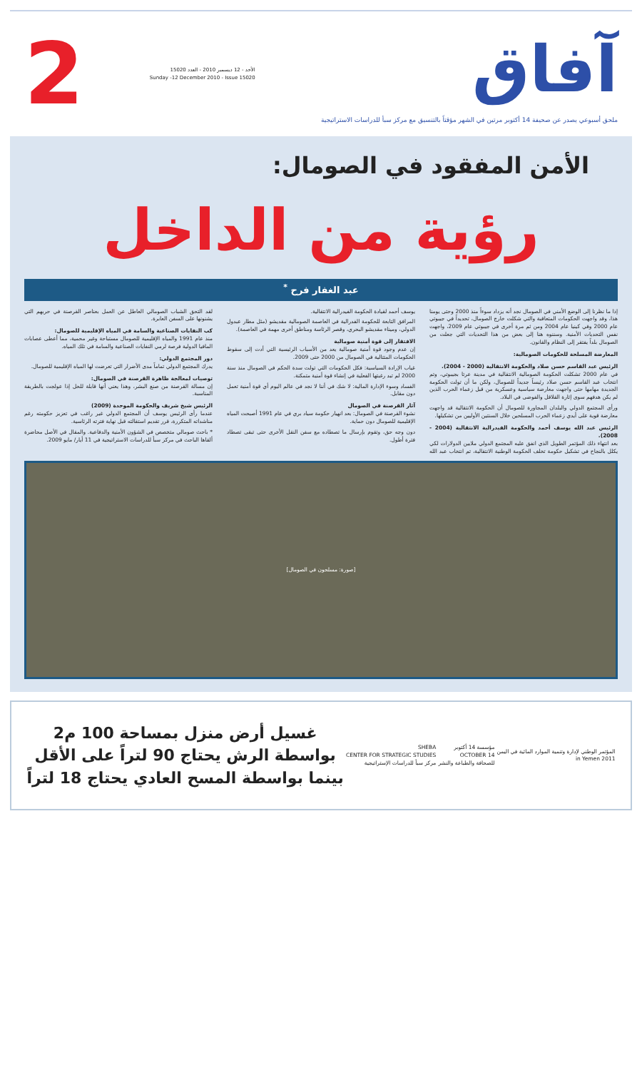آفاق
ملحق أسبوعي يصدر عن صحيفة 14 أكتوبر مرتين في الشهر مؤقتاً بالتنسيق مع مركز سبأ للدراسات الاستراتيجية
الأحد - 12 ديسمبر 2010 - العدد 15020
Sunday -12 December 2010 - Issue 15020
2
الأمن المفقود في الصومال:
رؤية من الداخل
عبد الغفار فرح <sup>*</sup>
إذا ما نظرنا إلى الوضع الأمني في الصومال نجد أنه يزداد سوءاً منذ 2000 وحتى يومنا هذا، وقد واجهت الحكومات المتعاقبة والتي شكلت خارج الصومال، تحديداً في جيبوتي عام 2000 وفي كينيا عام 2004 ومن ثم مرة أخرى في جيبوتي عام 2009، واجهت نفس التحديات الأمنية. وسننوه هنا إلى بعض من هذا التحديات التي جعلت من الصومال بلداً يفتقر إلى النظام والقانون.
المعارضة المسلحة للحكومات الصومالية:
الرئيس عبد القاسم حسن صلاد والحكومة الانتقالية (2000 - 2004).
في عام 2000 تشكلت الحكومة الصومالية الانتقالية في مدينة عرتا بجيبوتي، وتم انتخاب عبد القاسم حسن صلاد رئيساً جديداً للصومال، ولكن ما أن تولت الحكومة الجديدة مهامها حتى واجهت معارضة سياسية وعسكرية من قبل زعماء الحرب الذين لم يكن هدفهم سوى إثارة القلاقل والفوضى في البلاد.
ورأى المجتمع الدولي والبلدان المجاورة للصومال أن الحكومة الانتقالية قد واجهت معارضة قوية على أيدي زعماء الحرب المسلحين خلال السنتين الأوليين من تشكيلها.
الرئيس عبد الله يوسف أحمد والحكومة الفيدرالية الانتقالية (2004 - 2008).
بعد انتهاء ذلك المؤتمر الطويل الذي انفق عليه المجتمع الدولي ملايين الدولارات لكي يكلل بالنجاح في تشكيل حكومة تخلف الحكومة الوطنية الانتقالية، تم انتخاب عبد الله يوسف أحمد لقيادة الحكومة الفيدرالية الانتقالية.
المرافق التابعة للحكومة الفدرالية في العاصمة الصومالية مقديشو (مثل مطار عبدول الدولي، وميناء مقديشو البحري، وقصر الرئاسة ومناطق أخرى مهمة في العاصمة).
الافتقار إلى قوة أمنية صومالية
إن عدم وجود قوة أمنية صومالية يعد من الأسباب الرئيسية التي أدت إلى سقوط الحكومات المتتالية في الصومال من 2000 حتى 2009.
غياب الإرادة السياسية: فكل الحكومات التي تولت سدة الحكم في الصومال منذ سنة 2000 لم تبد رغبتها الفعلية في إنشاء قوة أمنية متمكنة.
الفساد وسوء الإدارة المالية: لا شك في أننا لا نجد في عالم اليوم أي قوة أمنية تعمل دون مقابل.
آثار القرصنة في الصومال
نشوء القرصنة في الصومال: بعد انهيار حكومة سياد بري في عام 1991 أصبحت المياه الإقليمية للصومال دون حماية.
دون وجه حق، وتقوم بإرسال ما تصطاده مع سفن النقل الأخرى حتى تبقى تصطاد فترة أطول.
لقد التحق الشباب الصومالي العاطل عن العمل بعناصر القرصنة في حربهم التي يشنونها على السفن العابرة.
كب النفايات الصناعية والسامة في المياه الإقليمية للصومال:
منذ عام 1991 والمياه الإقليمية للصومال مستباحة وغير محمية، مما أعطى عصابات المافيا الدولية فرصة لرمي النفايات الصناعية والسامة في تلك المياه.
دور المجتمع الدولي:
يدرك المجتمع الدولي تماماً مدى الأضرار التي تعرضت لها المياه الإقليمية للصومال.
توصيات لمعالجة ظاهرة القرصنة في الصومال:
إن مسالة القرصنة من صنع البشر، وهذا يعني أنها قابلة للحل إذا عولجت بالطريقة المناسبة.
الرئيس شيخ شريف والحكومة الموحدة (2009)
عندما رأى الرئيس يوسف أن المجتمع الدولي غير راغب في تعزيز حكومته رغم مناشداته المتكررة، قرر تقديم استقالته قبل نهاية فترته الرئاسية.
* باحث صومالي متخصص في الشؤون الأمنية والدفاعية. والمقال في الأصل محاضرة ألقاها الباحث في مركز سبأ للدراسات الاستراتيجية في 11 أيار/ مايو 2009.
[صورة: مسلحون في الصومال]
المؤتمر الوطني لإدارة وتنمية الموارد المائية في اليمن
in Yemen 2011
مؤسسة 14 أكتوبر
14 OCTOBER
للصحافة والطباعة والنشر
SHEBA
CENTER FOR STRATEGIC STUDIES
مركز سبأ للدراسات الإستراتيجية
غسيل أرض منزل بمساحة 100 م2
بواسطة الرش يحتاج 90 لتراً على الأقل
بينما بواسطة المسح العادي يحتاج 18 لتراً